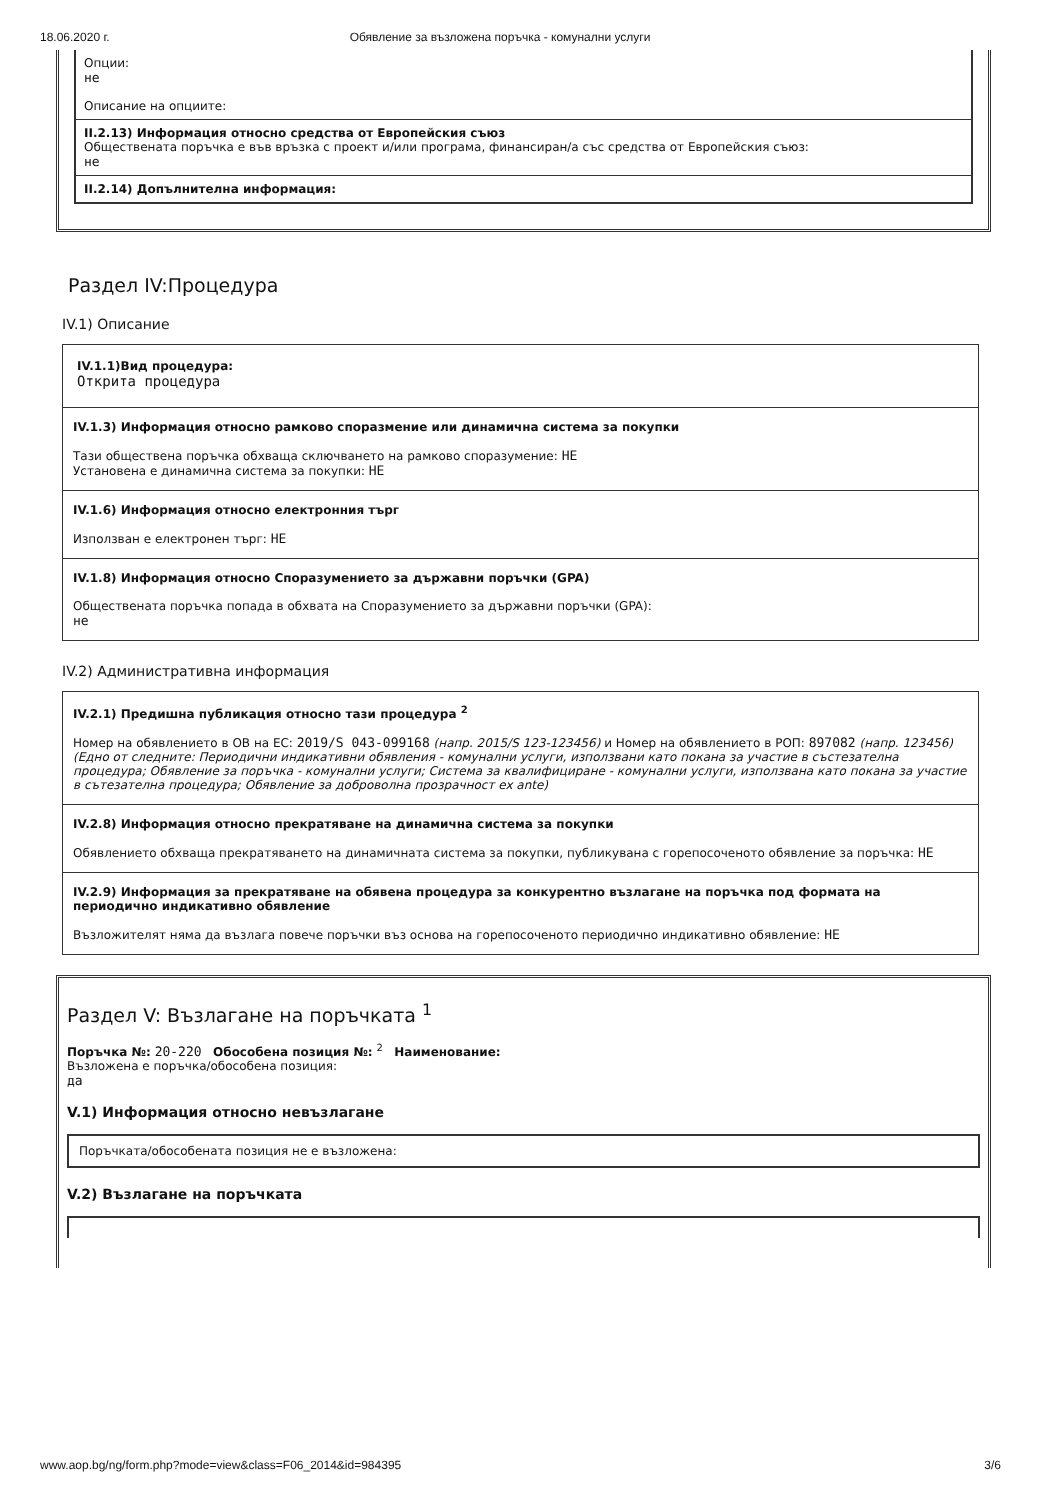18.06.2020 г. Обявление за възложена поръчка - комунални услуги
Опции:
не
Описание на опциите:
II.2.13) Информация относно средства от Европейския съюз
Обществената поръчка е във връзка с проект и/или програма, финансиран/а със средства от Европейския съюз:
не
II.2.14) Допълнителна информация:
Раздел IV:Процедура
IV.1) Описание
IV.1.1)Вид процедура:
Открита процедура
IV.1.3) Информация относно рамково споразмение или динамична система за покупки
Тази обществена поръчка обхваща сключването на рамково споразумение: НЕ
Установена е динамична система за покупки: НЕ
IV.1.6) Информация относно електронния търг
Използван е електронен търг: НЕ
IV.1.8) Информация относно Споразумението за държавни поръчки (GPA)
Обществената поръчка попада в обхвата на Споразумението за държавни поръчки (GPA):
не
IV.2) Административна информация
IV.2.1) Предишна публикация относно тази процедура <sup>2</sup>
Номер на обявлението в ОВ на ЕС: 2019/S 043-099168 (напр. 2015/S 123-123456) и Номер на обявлението в РОП: 897082 (напр. 123456)
(Едно от следните: Периодични индикативни обявления - комунални услуги, използвани като покана за участие в състезателна процедура; Обявление за поръчка - комунални услуги; Система за квалифициране - комунални услуги, използвана като покана за участие в сътезателна процедура; Обявление за доброволна прозрачност ex ante)
IV.2.8) Информация относно прекратяване на динамична система за покупки
Обявлението обхваща прекратяването на динамичната система за покупки, публикувана с горепосоченото обявление за поръчка: НЕ
IV.2.9) Информация за прекратяване на обявена процедура за конкурентно възлагане на поръчка под формата на периодично индикативно обявление
Възложителят няма да възлага повече поръчки въз основа на горепосоченото периодично индикативно обявление: НЕ
Раздел V: Възлагане на поръчката <sup>1</sup>
Поръчка №: 20-220 Обособена позиция №: <sup>2</sup> Наименование:
Възложена е поръчка/обособена позиция:
да
V.1) Информация относно невъзлагане
Поръчката/обособената позиция не е възложена:
V.2) Възлагане на поръчката
www.aop.bg/ng/form.php?mode=view&class=F06_2014&id=984395 3/6